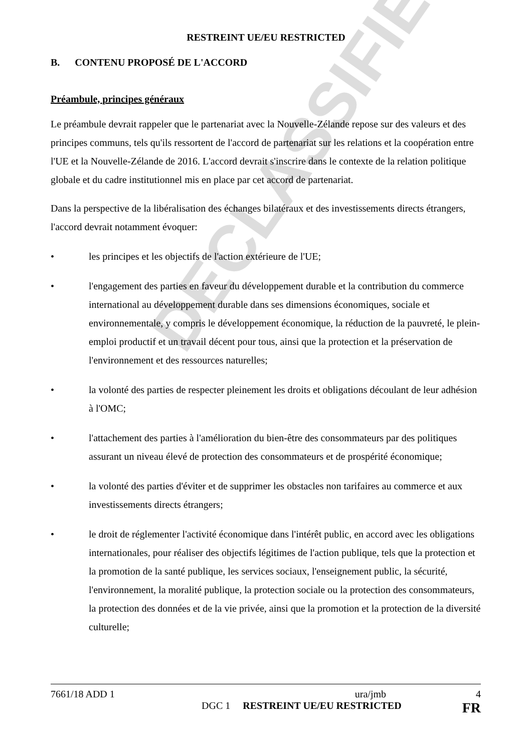DECLASSIFIED
RESTREINT UE/EU RESTRICTED
B. CONTENU PROPOSÉ DE L'ACCORD
Préambule, principes généraux
Le préambule devrait rappeler que le partenariat avec la Nouvelle-Zélande repose sur des valeurs et des principes communs, tels qu'ils ressortent de l'accord de partenariat sur les relations et la coopération entre l'UE et la Nouvelle-Zélande de 2016. L'accord devrait s'inscrire dans le contexte de la relation politique globale et du cadre institutionnel mis en place par cet accord de partenariat.
Dans la perspective de la libéralisation des échanges bilatéraux et des investissements directs étrangers, l'accord devrait notamment évoquer:
• les principes et les objectifs de l'action extérieure de l'UE;
• l'engagement des parties en faveur du développement durable et la contribution du commerce international au développement durable dans ses dimensions économiques, sociale et environnementale, y compris le développement économique, la réduction de la pauvreté, le plein-emploi productif et un travail décent pour tous, ainsi que la protection et la préservation de l'environnement et des ressources naturelles;
• la volonté des parties de respecter pleinement les droits et obligations découlant de leur adhésion à l'OMC;
• l'attachement des parties à l'amélioration du bien-être des consommateurs par des politiques assurant un niveau élevé de protection des consommateurs et de prospérité économique;
• la volonté des parties d'éviter et de supprimer les obstacles non tarifaires au commerce et aux investissements directs étrangers;
• le droit de réglementer l'activité économique dans l'intérêt public, en accord avec les obligations internationales, pour réaliser des objectifs légitimes de l'action publique, tels que la protection et la promotion de la santé publique, les services sociaux, l'enseignement public, la sécurité, l'environnement, la moralité publique, la protection sociale ou la protection des consommateurs, la protection des données et de la vie privée, ainsi que la promotion et la protection de la diversité culturelle;
7661/18 ADD 1 ura/jmb 4
DGC 1 RESTREINT UE/EU RESTRICTED FR